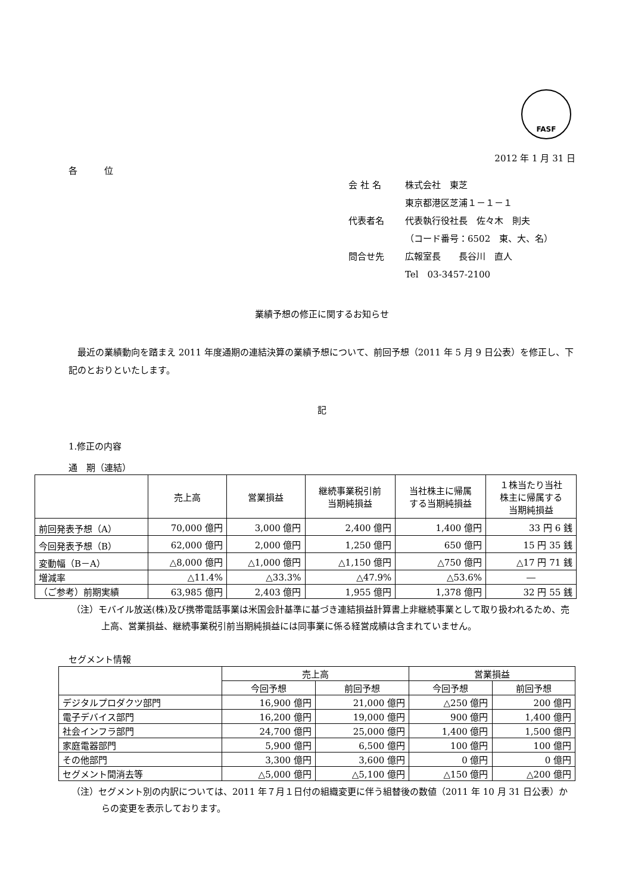FASF
2012 年 1 月 31 日
各　　　位
会 社 名 株式会社　東芝
東京都港区芝浦１－１－１
代表者名 代表執行役社長　佐々木　則夫
（コード番号：6502　東、大、名）
問合せ先 広報室長　　長谷川　直人
Tel　03-3457-2100
業績予想の修正に関するお知らせ
最近の業績動向を踏まえ 2011 年度通期の連結決算の業績予想について、前回予想（2011 年 5 月 9 日公表）を修正し、下記のとおりといたします。
記
1.修正の内容
通　期（連結）
| | 売上高 | 営業損益 | 継続事業税引前 当期純損益 | 当社株主に帰属 する当期純損益 | １株当たり当社 株主に帰属する 当期純損益 |
| --- | --- | --- | --- | --- | --- |
| 前回発表予想（A） | 70,000 億円 | 3,000 億円 | 2,400 億円 | 1,400 億円 | 33 円 6 銭 |
| 今回発表予想（B） | 62,000 億円 | 2,000 億円 | 1,250 億円 | 650 億円 | 15 円 35 銭 |
| 変動幅（B－A） | △8,000 億円 | △1,000 億円 | △1,150 億円 | △750 億円 | △17 円 71 銭 |
| 増減率 | △11.4% | △33.3% | △47.9% | △53.6% | ― |
| （ご参考）前期実績 | 63,985 億円 | 2,403 億円 | 1,955 億円 | 1,378 億円 | 32 円 55 銭 |
（注）モバイル放送(株)及び携帯電話事業は米国会計基準に基づき連結損益計算書上非継続事業として取り扱われるため、売上高、営業損益、継続事業税引前当期純損益には同事業に係る経営成績は含まれていません。
セグメント情報
| | 売上高 | | 営業損益 | |
| --- | --- | --- | --- | --- |
| | 今回予想 | 前回予想 | 今回予想 | 前回予想 |
| デジタルプロダクツ部門 | 16,900 億円 | 21,000 億円 | △250 億円 | 200 億円 |
| 電子デバイス部門 | 16,200 億円 | 19,000 億円 | 900 億円 | 1,400 億円 |
| 社会インフラ部門 | 24,700 億円 | 25,000 億円 | 1,400 億円 | 1,500 億円 |
| 家庭電器部門 | 5,900 億円 | 6,500 億円 | 100 億円 | 100 億円 |
| その他部門 | 3,300 億円 | 3,600 億円 | 0 億円 | 0 億円 |
| セグメント間消去等 | △5,000 億円 | △5,100 億円 | △150 億円 | △200 億円 |
（注）セグメント別の内訳については、2011 年７月１日付の組織変更に伴う組替後の数値（2011 年 10 月 31 日公表）からの変更を表示しております。